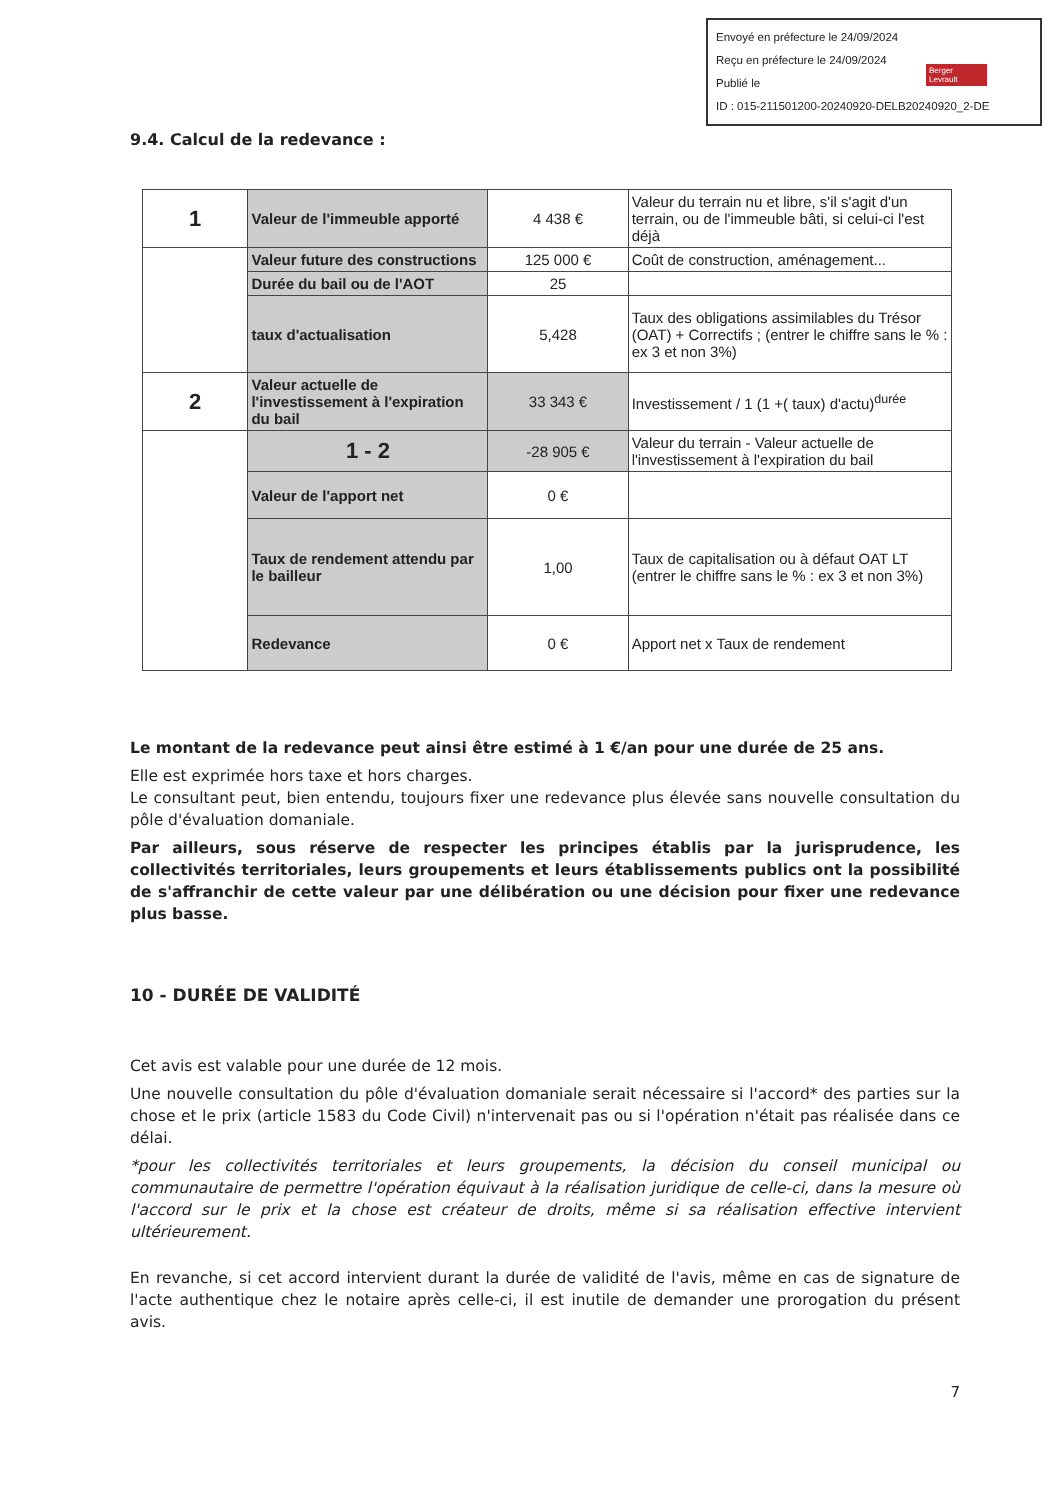Envoyé en préfecture le 24/09/2024
Reçu en préfecture le 24/09/2024
Publié le
ID : 015-211501200-20240920-DELB20240920_2-DE
Berger
Levrault
9.4. Calcul de la redevance :
| 1 | Valeur de l'immeuble apporté | 4 438 € | Valeur du terrain nu et libre, s'il s'agit d'un terrain, ou de l'immeuble bâti, si celui-ci l'est déjà |
| | Valeur future des constructions | 125 000 € | Coût de construction, aménagement... |
| | Durée du bail ou de l'AOT | 25 | |
| | taux d'actualisation | 5,428 | Taux des obligations assimilables du Trésor (OAT) + Correctifs ; (entrer le chiffre sans le % : ex 3 et non 3%) |
| 2 | Valeur actuelle de l'investissement à l'expiration du bail | 33 343 € | Investissement / 1 (1 +( taux) d'actu)<sup>durée</sup> |
| | 1 - 2 | -28 905 € | Valeur du terrain - Valeur actuelle de l'investissement à l'expiration du bail |
| | Valeur de l'apport net | 0 € | |
| | Taux de rendement attendu par le bailleur | 1,00 | Taux de capitalisation ou à défaut OAT LT (entrer le chiffre sans le % : ex 3 et non 3%) |
| | Redevance | 0 € | Apport net x Taux de rendement |
Le montant de la redevance peut ainsi être estimé à 1 €/an pour une durée de 25 ans.
Elle est exprimée hors taxe et hors charges.
Le consultant peut, bien entendu, toujours fixer une redevance plus élevée sans nouvelle consultation du pôle d'évaluation domaniale.
Par ailleurs, sous réserve de respecter les principes établis par la jurisprudence, les collectivités territoriales, leurs groupements et leurs établissements publics ont la possibilité de s'affranchir de cette valeur par une délibération ou une décision pour fixer une redevance plus basse.
10 - DURÉE DE VALIDITÉ
Cet avis est valable pour une durée de 12 mois.
Une nouvelle consultation du pôle d'évaluation domaniale serait nécessaire si l'accord* des parties sur la chose et le prix (article 1583 du Code Civil) n'intervenait pas ou si l'opération n'était pas réalisée dans ce délai.
*pour les collectivités territoriales et leurs groupements, la décision du conseil municipal ou communautaire de permettre l'opération équivaut à la réalisation juridique de celle-ci, dans la mesure où l'accord sur le prix et la chose est créateur de droits, même si sa réalisation effective intervient ultérieurement.
En revanche, si cet accord intervient durant la durée de validité de l'avis, même en cas de signature de l'acte authentique chez le notaire après celle-ci, il est inutile de demander une prorogation du présent avis.
7